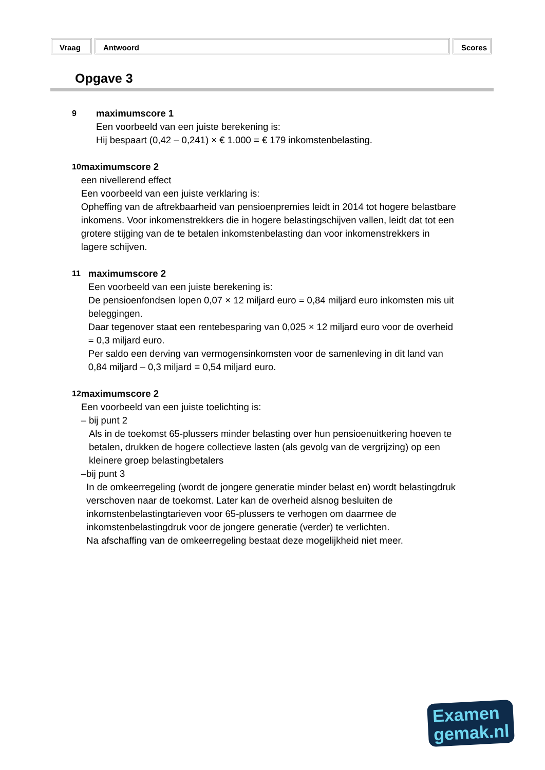Vraag Antwoord Scores
Opgave 3
9
maximumscore 1
Een voorbeeld van een juiste berekening is:
Hij bespaart (0,42 – 0,241) × € 1.000 = € 179 inkomstenbelasting.
10
maximumscore 2
een nivellerend effect
Een voorbeeld van een juiste verklaring is:
Opheffing van de aftrekbaarheid van pensioenpremies leidt in 2014 tot hogere belastbare inkomens. Voor inkomenstrekkers die in hogere belastingschijven vallen, leidt dat tot een grotere stijging van de te betalen inkomstenbelasting dan voor inkomenstrekkers in lagere schijven.
11
maximumscore 2
Een voorbeeld van een juiste berekening is:
De pensioenfondsen lopen 0,07 × 12 miljard euro = 0,84 miljard euro inkomsten mis uit beleggingen.
Daar tegenover staat een rentebesparing van 0,025 × 12 miljard euro voor de overheid = 0,3 miljard euro.
Per saldo een derving van vermogensinkomsten voor de samenleving in dit land van 0,84 miljard – 0,3 miljard = 0,54 miljard euro.
12
maximumscore 2
Een voorbeeld van een juiste toelichting is:
– bij punt 2
Als in de toekomst 65-plussers minder belasting over hun pensioenuitkering hoeven te betalen, drukken de hogere collectieve lasten (als gevolg van de vergrijzing) op een kleinere groep belastingbetalers
– bij punt 3
In de omkeerregeling (wordt de jongere generatie minder belast en) wordt belastingdruk verschoven naar de toekomst. Later kan de overheid alsnog besluiten de inkomstenbelastingtarieven voor 65-plussers te verhogen om daarmee de inkomstenbelastingdruk voor de jongere generatie (verder) te verlichten.
Na afschaffing van de omkeerregeling bestaat deze mogelijkheid niet meer.
Examen
gemak.nl